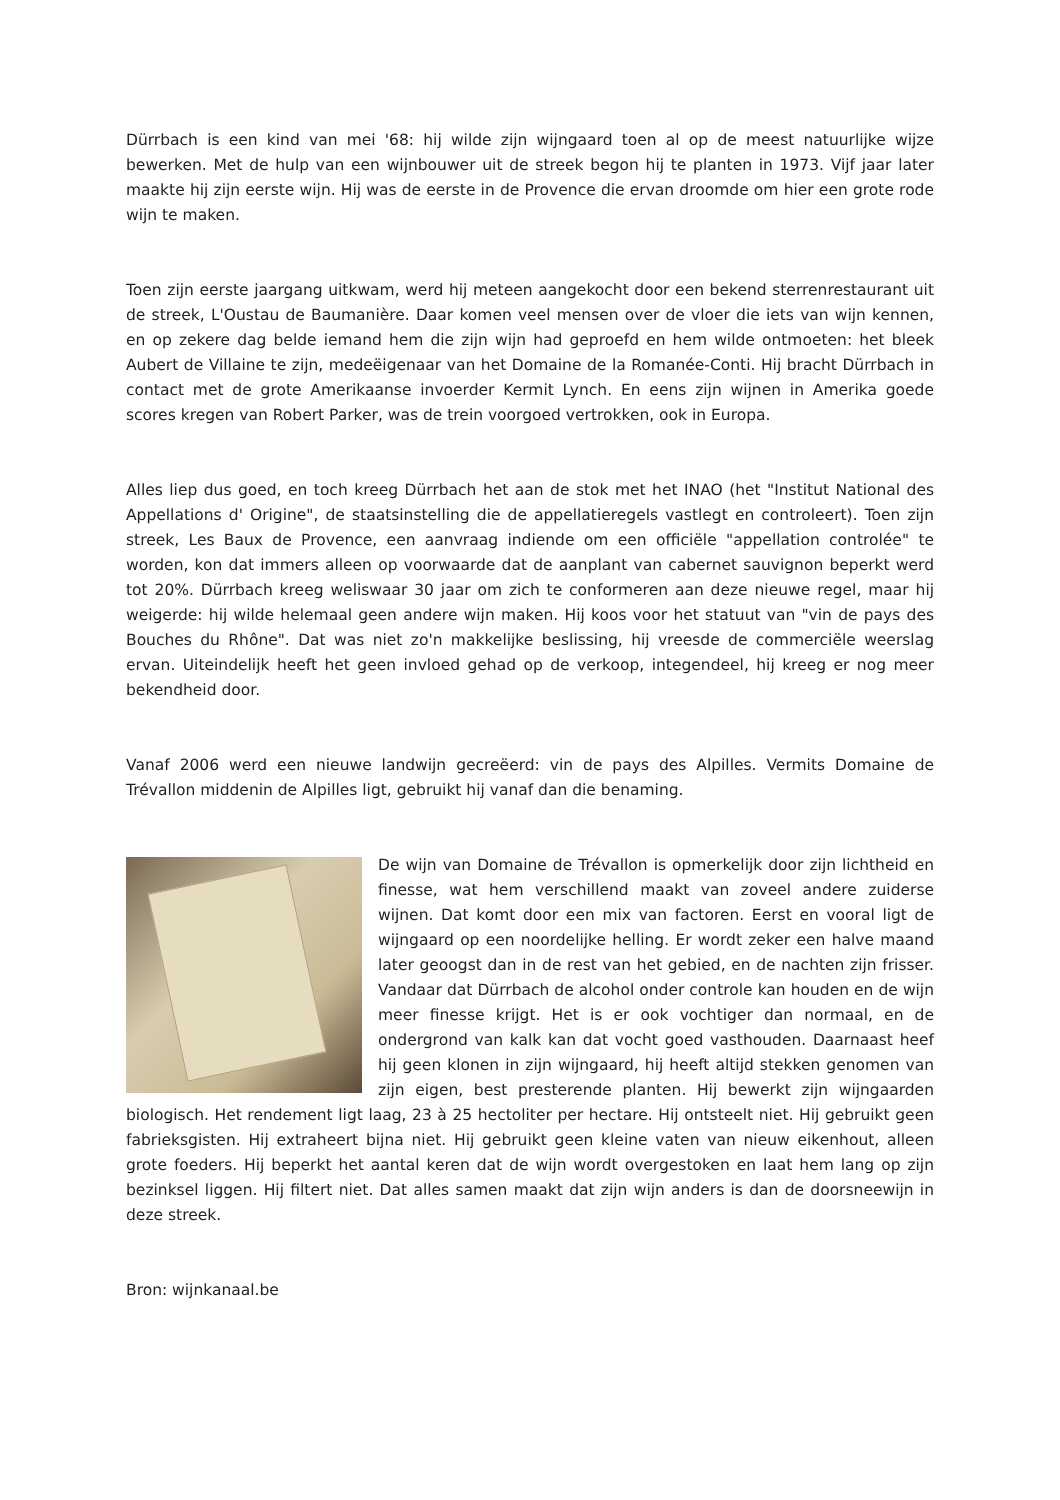Dürrbach is een kind van mei '68: hij wilde zijn wijngaard toen al op de meest natuurlijke wijze bewerken. Met de hulp van een wijnbouwer uit de streek begon hij te planten in 1973. Vijf jaar later maakte hij zijn eerste wijn. Hij was de eerste in de Provence die ervan droomde om hier een grote rode wijn te maken.
Toen zijn eerste jaargang uitkwam, werd hij meteen aangekocht door een bekend sterrenrestaurant uit de streek, L'Oustau de Baumanière. Daar komen veel mensen over de vloer die iets van wijn kennen, en op zekere dag belde iemand hem die zijn wijn had geproefd en hem wilde ontmoeten: het bleek Aubert de Villaine te zijn, medeëigenaar van het Domaine de la Romanée-Conti. Hij bracht Dürrbach in contact met de grote Amerikaanse invoerder Kermit Lynch. En eens zijn wijnen in Amerika goede scores kregen van Robert Parker, was de trein voorgoed vertrokken, ook in Europa.
Alles liep dus goed, en toch kreeg Dürrbach het aan de stok met het INAO (het "Institut National des Appellations d' Origine", de staatsinstelling die de appellatieregels vastlegt en controleert). Toen zijn streek, Les Baux de Provence, een aanvraag indiende om een officiële "appellation controlée" te worden, kon dat immers alleen op voorwaarde dat de aanplant van cabernet sauvignon beperkt werd tot 20%. Dürrbach kreeg weliswaar 30 jaar om zich te conformeren aan deze nieuwe regel, maar hij weigerde: hij wilde helemaal geen andere wijn maken. Hij koos voor het statuut van "vin de pays des Bouches du Rhône". Dat was niet zo'n makkelijke beslissing, hij vreesde de commerciële weerslag ervan. Uiteindelijk heeft het geen invloed gehad op de verkoop, integendeel, hij kreeg er nog meer bekendheid door.
Vanaf 2006 werd een nieuwe landwijn gecreëerd: vin de pays des Alpilles. Vermits Domaine de Trévallon middenin de Alpilles ligt, gebruikt hij vanaf dan die benaming.
De wijn van Domaine de Trévallon is opmerkelijk door zijn lichtheid en finesse, wat hem verschillend maakt van zoveel andere zuiderse wijnen. Dat komt door een mix van factoren. Eerst en vooral ligt de wijngaard op een noordelijke helling. Er wordt zeker een halve maand later geoogst dan in de rest van het gebied, en de nachten zijn frisser. Vandaar dat Dürrbach de alcohol onder controle kan houden en de wijn meer finesse krijgt. Het is er ook vochtiger dan normaal, en de ondergrond van kalk kan dat vocht goed vasthouden. Daarnaast heef hij geen klonen in zijn wijngaard, hij heeft altijd stekken genomen van zijn eigen, best presterende planten. Hij bewerkt zijn wijngaarden biologisch. Het rendement ligt laag, 23 à 25 hectoliter per hectare. Hij ontsteelt niet. Hij gebruikt geen fabrieksgisten. Hij extraheert bijna niet. Hij gebruikt geen kleine vaten van nieuw eikenhout, alleen grote foeders. Hij beperkt het aantal keren dat de wijn wordt overgestoken en laat hem lang op zijn bezinksel liggen. Hij filtert niet. Dat alles samen maakt dat zijn wijn anders is dan de doorsneewijn in deze streek.
Bron: wijnkanaal.be